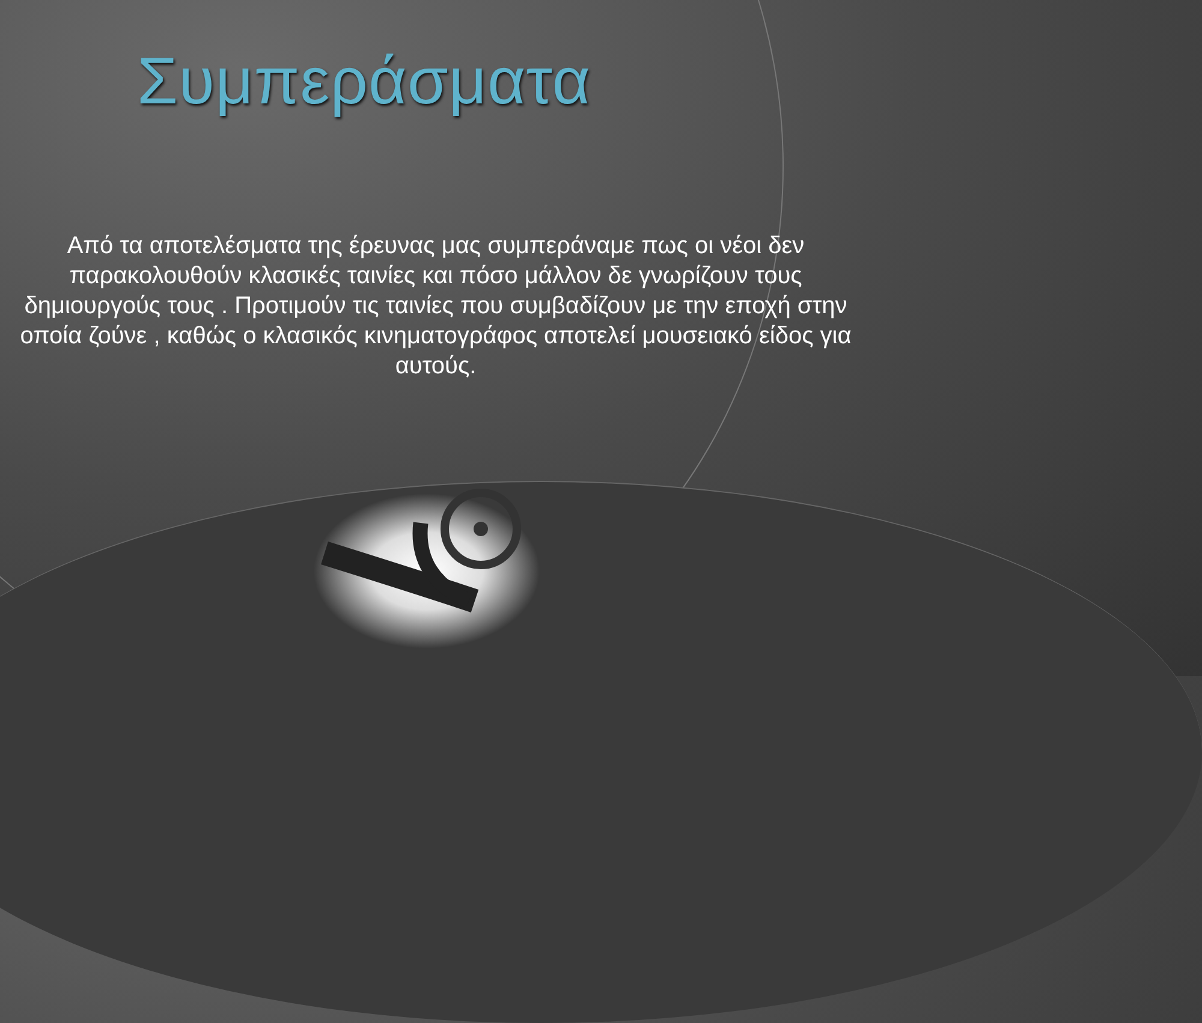Συμπεράσματα
Από τα αποτελέσματα της έρευνας μας συμπεράναμε πως οι νέοι δεν παρακολουθούν κλασικές ταινίες και πόσο μάλλον δε γνωρίζουν τους δημιουργούς τους . Προτιμούν τις ταινίες που συμβαδίζουν με την εποχή στην οποία ζούνε , καθώς ο κλασικός κινηματογράφος αποτελεί μουσειακό είδος για αυτούς.